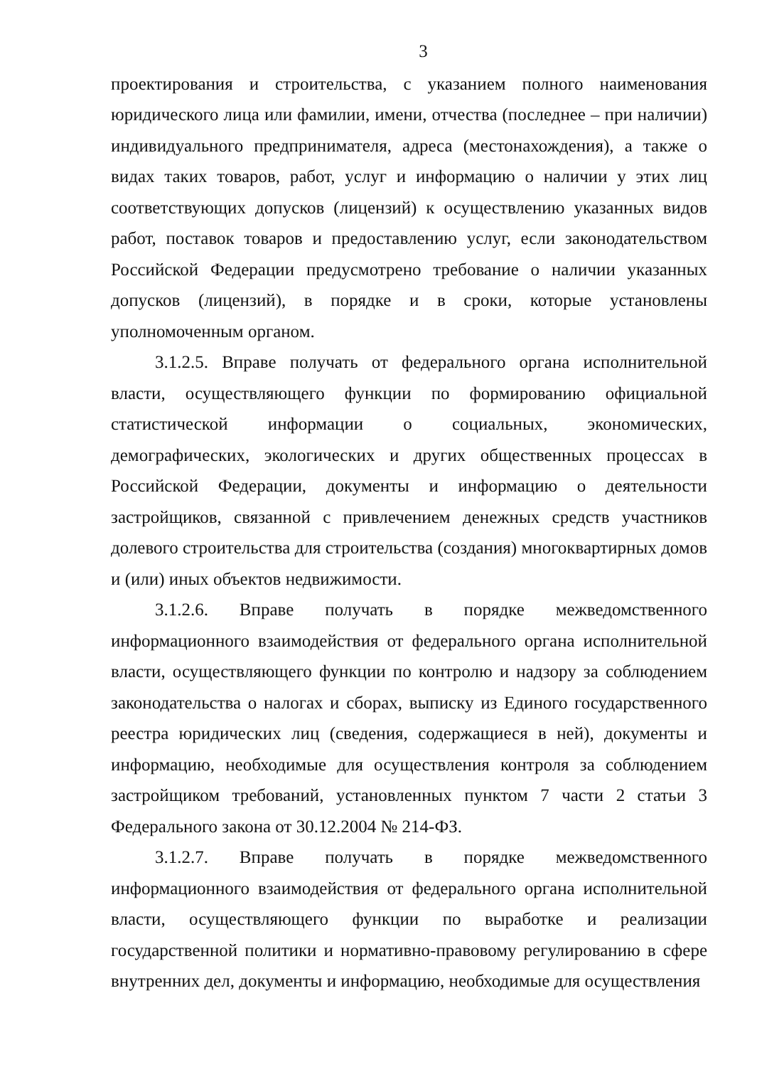3
проектирования и строительства, с указанием полного наименования юридического лица или фамилии, имени, отчества (последнее – при наличии) индивидуального предпринимателя, адреса (местонахождения), а также о видах таких товаров, работ, услуг и информацию о наличии у этих лиц соответствующих допусков (лицензий) к осуществлению указанных видов работ, поставок товаров и предоставлению услуг, если законодательством Российской Федерации предусмотрено требование о наличии указанных допусков (лицензий), в порядке и в сроки, которые установлены уполномоченным органом.
3.1.2.5. Вправе получать от федерального органа исполнительной власти, осуществляющего функции по формированию официальной статистической информации о социальных, экономических, демографических, экологических и других общественных процессах в Российской Федерации, документы и информацию о деятельности застройщиков, связанной с привлечением денежных средств участников долевого строительства для строительства (создания) многоквартирных домов и (или) иных объектов недвижимости.
3.1.2.6. Вправе получать в порядке межведомственного информационного взаимодействия от федерального органа исполнительной власти, осуществляющего функции по контролю и надзору за соблюдением законодательства о налогах и сборах, выписку из Единого государственного реестра юридических лиц (сведения, содержащиеся в ней), документы и информацию, необходимые для осуществления контроля за соблюдением застройщиком требований, установленных пунктом 7 части 2 статьи 3 Федерального закона от 30.12.2004 № 214-ФЗ.
3.1.2.7. Вправе получать в порядке межведомственного информационного взаимодействия от федерального органа исполнительной власти, осуществляющего функции по выработке и реализации государственной политики и нормативно-правовому регулированию в сфере внутренних дел, документы и информацию, необходимые для осуществления